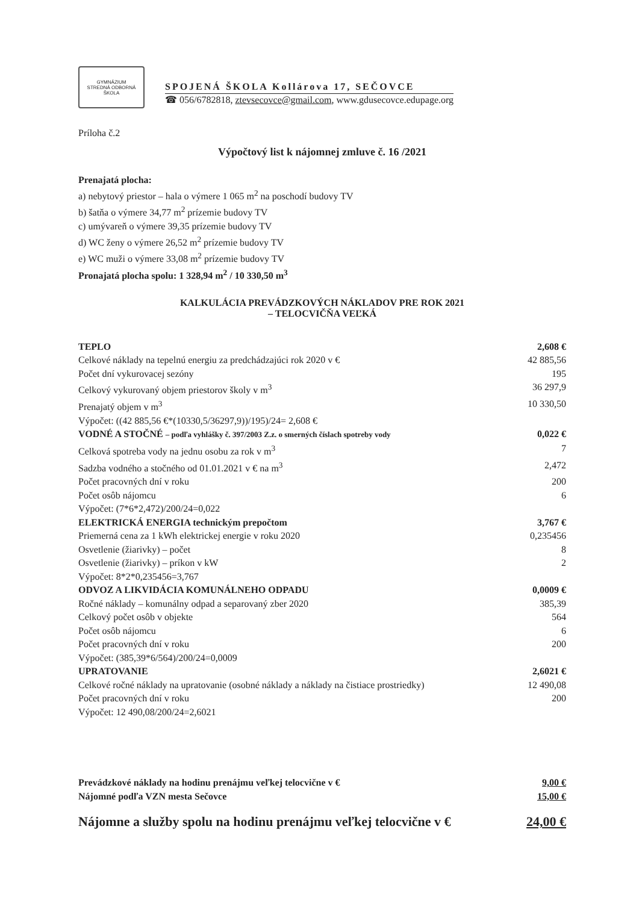GYMNÁZIUM
STREDNÁ ODBORNÁ ŠKOLA
SPOJENÁ ŠKOLA Kollárova 17, SEČOVCE
☎ 056/6782818, ztevsecovce@gmail.com, www.gdusecovce.edupage.org
Príloha č.2
Výpočtový list k nájomnej zmluve č. 16 /2021
Prenajatá plocha:
a) nebytový priestor – hala o výmere 1 065 m<sup>2</sup> na poschodí budovy TV
b) šatňa o výmere 34,77 m<sup>2</sup> prízemie budovy TV
c) umývareň o výmere 39,35 prízemie budovy TV
d) WC ženy o výmere 26,52 m<sup>2</sup> prízemie budovy TV
e) WC muži o výmere 33,08 m<sup>2</sup> prízemie budovy TV
Pronajatá plocha spolu: 1 328,94 m<sup>2</sup> / 10 330,50 m<sup>3</sup>
KALKULÁCIA PREVÁDZKOVÝCH NÁKLADOV PRE ROK 2021
– TELOCVIČŇA VEĽKÁ
| TEPLO | 2,608 € |
| Celkové náklady na tepelnú energiu za predchádzajúci rok 2020 v € | 42 885,56 |
| Počet dní vykurovacej sezóny | 195 |
| Celkový vykurovaný objem priestorov školy v m<sup>3</sup> | 36 297,9 |
| Prenajatý objem v m<sup>3</sup> | 10 330,50 |
| Výpočet: ((42 885,56 €*(10330,5/36297,9))/195)/24= 2,608 € | |
| VODNÉ A STOČNÉ – podľa vyhlášky č. 397/2003 Z.z. o smerných číslach spotreby vody | 0,022 € |
| Celková spotreba vody na jednu osobu za rok v m<sup>3</sup> | 7 |
| Sadzba vodného a stočného od 01.01.2021 v € na m<sup>3</sup> | 2,472 |
| Počet pracovných dní v roku | 200 |
| Počet osôb nájomcu | 6 |
| Výpočet: (7*6*2,472)/200/24=0,022 | |
| ELEKTRICKÁ ENERGIA technickým prepočtom | 3,767 € |
| Priemerná cena za 1 kWh elektrickej energie v roku 2020 | 0,235456 |
| Osvetlenie (žiarivky) – počet | 8 |
| Osvetlenie (žiarivky) – príkon v kW | 2 |
| Výpočet: 8*2*0,235456=3,767 | |
| ODVOZ A LIKVIDÁCIA KOMUNÁLNEHO ODPADU | 0,0009 € |
| Ročné náklady – komunálny odpad a separovaný zber 2020 | 385,39 |
| Celkový počet osôb v objekte | 564 |
| Počet osôb nájomcu | 6 |
| Počet pracovných dní v roku | 200 |
| Výpočet: (385,39*6/564)/200/24=0,0009 | |
| UPRATOVANIE | 2,6021 € |
| Celkové ročné náklady na upratovanie (osobné náklady a náklady na čistiace prostriedky) | 12 490,08 |
| Počet pracovných dní v roku | 200 |
| Výpočet: 12 490,08/200/24=2,6021 | |
| Prevádzkové náklady na hodinu prenájmu veľkej telocvične v € | 9,00 € |
| Nájomné podľa VZN mesta Sečovce | 15,00 € |
| Nájomne a služby spolu na hodinu prenájmu veľkej telocvične v € | 24,00 € |